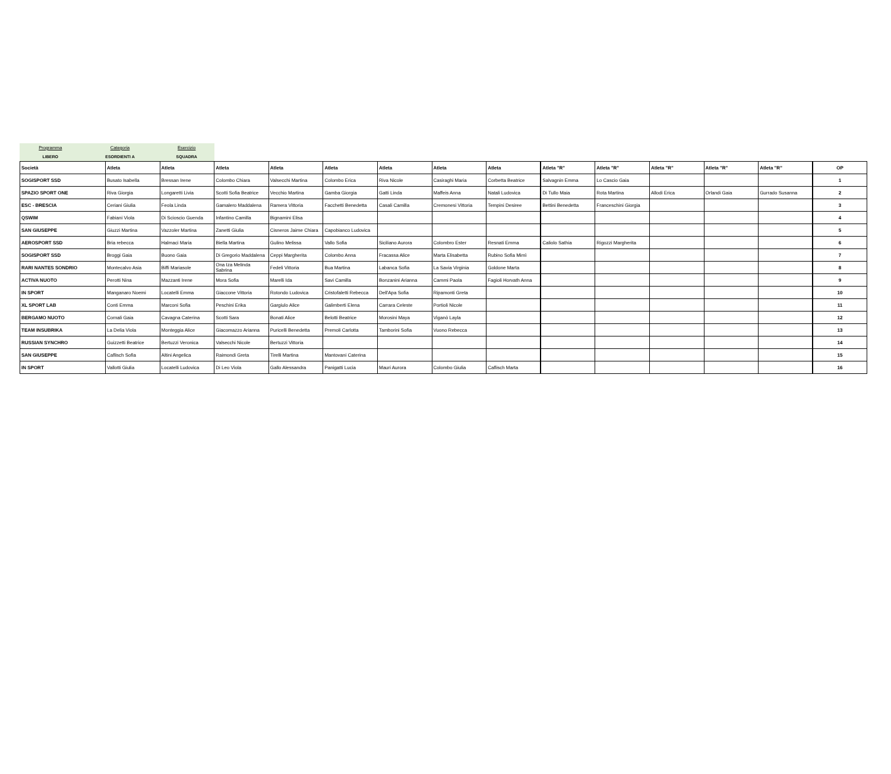| Programma | Categoria | Esercizio |
| LIBERO | ESORDIENTI A | SQUADRA |
| Società | Atleta | Atleta | Atleta | Atleta | Atleta | Atleta | Atleta | Atleta | Atleta "R" | Atleta "R" | Atleta "R" | Atleta "R" | Atleta "R" | OP |
| --- | --- | --- | --- | --- | --- | --- | --- | --- | --- | --- | --- | --- | --- | --- |
| SOGISPORT SSD | Busato Isabella | Bressan Irene | Colombo Chiara | Valsecchi Martina | Colombo Erica | Riva Nicole | Casiraghi Maria | Corbetta Beatrice | Salvagnin Emma | Lo Cascio Gaia | | | | 1 |
| SPAZIO SPORT ONE | Riva Giorgia | Longaretti Livia | Scotti Sofia Beatrice | Vecchio Martina | Gamba Giorgia | Gatti Linda | Maffeis Anna | Natali Ludovica | Di Tullo Maia | Rota Martina | Allodi Erica | Orlandi Gaia | Gurrado Susanna | 2 |
| ESC - BRESCIA | Ceriani Giulia | Feola Linda | Gamalero Maddalena | Ramera Vittoria | Facchetti Benedetta | Casali Camilla | Cremonesi Vittoria | Tempini Desiree | Bettini Benedetta | Franceschini Giorgia | | | | 3 |
| QSWIM | Fabiani Viola | Di Scioscio Guenda | Infantino Camilla | Bignamini Elisa | | | | | | | | | | 4 |
| SAN GIUSEPPE | Giuzzi Martina | Vazzoler Martina | Zanetti Giulia | Cisneros Jaime Chiara | Capobianco Ludovica | | | | | | | | | 5 |
| AEROSPORT SSD | Bria rebecca | Halmaci Maria | Biella Martina | Gulino Melissa | Vallo Sofia | Siciliano Aurora | Colombro Ester | Resnati Emma | Caliolo Sathia | Rigozzi Margherita | | | | 6 |
| SOGISPORT SSD | Broggi Gaia | Buono Gaia | Di Gregorio Maddalena | Ceppi Margherita | Colombo Anna | Fracassa Alice | Marta Elisabetta | Rubino Sofia Mimì | | | | | | 7 |
| RARI NANTES SONDRIO | Montecalvo Asia | Biffi Mariasole | Ona Iza Melinda Sabrina | Fedeli Vittoria | Bua Martina | Labanca Sofia | La Savia Virginia | Goldone Marta | | | | | | 8 |
| ACTIVA NUOTO | Perotti Nina | Mazzanti Irene | Mora Sofia | Marelli Ida | Savi Camilla | Bonzanini Arianna | Cammi Paola | Fagioli Horvath Anna | | | | | | 9 |
| IN SPORT | Manganaro Noemi | Locatelli Emma | Giaccone Vittoria | Rotondo Ludovica | Cristofaletti Rebecca | Dell'Apa Sofia | Ripamonti Greta | | | | | | | 10 |
| XL SPORT LAB | Conti Emma | Marconi Sofia | Peschini Erika | Gargiulo Alice | Galimberti Elena | Carrara Celeste | Portioli Nicole | | | | | | | 11 |
| BERGAMO NUOTO | Cornali Gaia | Cavagna Caterina | Scotti Sara | Bonati Alice | Belotti Beatrice | Morosini Maya | Viganò Layla | | | | | | | 12 |
| TEAM INSUBRIKA | La Delia Viola | Monteggia Alice | Giacomazzo Arianna | Puricelli Benedetta | Premoli Carlotta | Tamborini Sofia | Vuono Rebecca | | | | | | | 13 |
| RUSSIAN SYNCHRO | Guizzetti Beatrice | Bertuzzi Veronica | Valsecchi Nicole | Bertuzzi Vittoria | | | | | | | | | | 14 |
| SAN GIUSEPPE | Caflisch Sofia | Altini Angelica | Raimondi Greta | Tirelli Martina | Mantovani Caterina | | | | | | | | | 15 |
| IN SPORT | Vallotti Giulia | Locatelli Ludovica | Di Leo Viola | Gallo Alessandra | Panigatti Lucia | Mauri Aurora | Colombo Giulia | Caflisch Marta | | | | | | 16 |